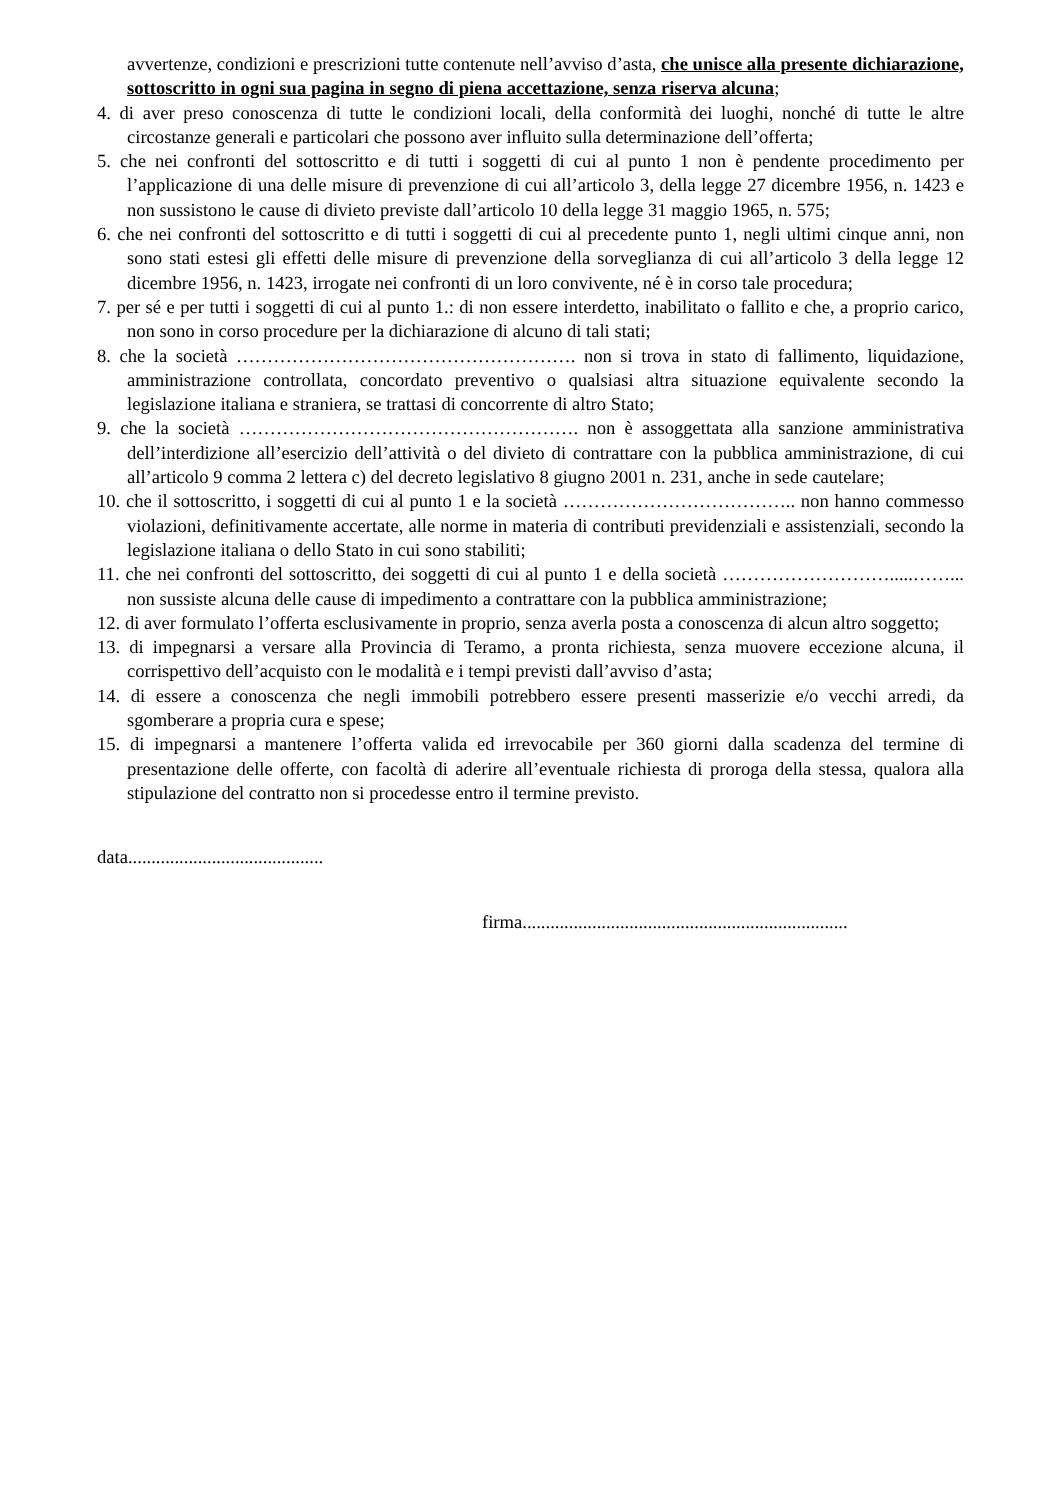avvertenze, condizioni e prescrizioni tutte contenute nell’avviso d’asta, che unisce alla presente dichiarazione, sottoscritto in ogni sua pagina in segno di piena accettazione, senza riserva alcuna;
4. di aver preso conoscenza di tutte le condizioni locali, della conformità dei luoghi, nonché di tutte le altre circostanze generali e particolari che possono aver influito sulla determinazione dell’offerta;
5. che nei confronti del sottoscritto e di tutti i soggetti di cui al punto 1 non è pendente procedimento per l’applicazione di una delle misure di prevenzione di cui all’articolo 3, della legge 27 dicembre 1956, n. 1423 e non sussistono le cause di divieto previste dall’articolo 10 della legge 31 maggio 1965, n. 575;
6. che nei confronti del sottoscritto e di tutti i soggetti di cui al precedente punto 1, negli ultimi cinque anni, non sono stati estesi gli effetti delle misure di prevenzione della sorveglianza di cui all’articolo 3 della legge 12 dicembre 1956, n. 1423, irrogate nei confronti di un loro convivente, né è in corso tale procedura;
7. per sé e per tutti i soggetti di cui al punto 1.: di non essere interdetto, inabilitato o fallito e che, a proprio carico, non sono in corso procedure per la dichiarazione di alcuno di tali stati;
8. che la società ………………………………………………. non si trova in stato di fallimento, liquidazione, amministrazione controllata, concordato preventivo o qualsiasi altra situazione equivalente secondo la legislazione italiana e straniera, se trattasi di concorrente di altro Stato;
9. che la società ………………………………………………. non è assoggettata alla sanzione amministrativa dell’interdizione all’esercizio dell’attività o del divieto di contrattare con la pubblica amministrazione, di cui all’articolo 9 comma 2 lettera c) del decreto legislativo 8 giugno 2001 n. 231, anche in sede cautelare;
10. che il sottoscritto, i soggetti di cui al punto 1 e la società ……………………………….. non hanno commesso violazioni, definitivamente accertate, alle norme in materia di contributi previdenziali e assistenziali, secondo la legislazione italiana o dello Stato in cui sono stabiliti;
11. che nei confronti del sottoscritto, dei soggetti di cui al punto 1 e della società ……………………….....……... non sussiste alcuna delle cause di impedimento a contrattare con la pubblica amministrazione;
12. di aver formulato l’offerta esclusivamente in proprio, senza averla posta a conoscenza di alcun altro soggetto;
13. di impegnarsi a versare alla Provincia di Teramo, a pronta richiesta, senza muovere eccezione alcuna, il corrispettivo dell’acquisto con le modalità e i tempi previsti dall’avviso d’asta;
14. di essere a conoscenza che negli immobili potrebbero essere presenti masserizie e/o vecchi arredi, da sgomberare a propria cura e spese;
15. di impegnarsi a mantenere l’offerta valida ed irrevocabile per 360 giorni dalla scadenza del termine di presentazione delle offerte, con facoltà di aderire all’eventuale richiesta di proroga della stessa, qualora alla stipulazione del contratto non si procedesse entro il termine previsto.
data..........................................
firma......................................................................